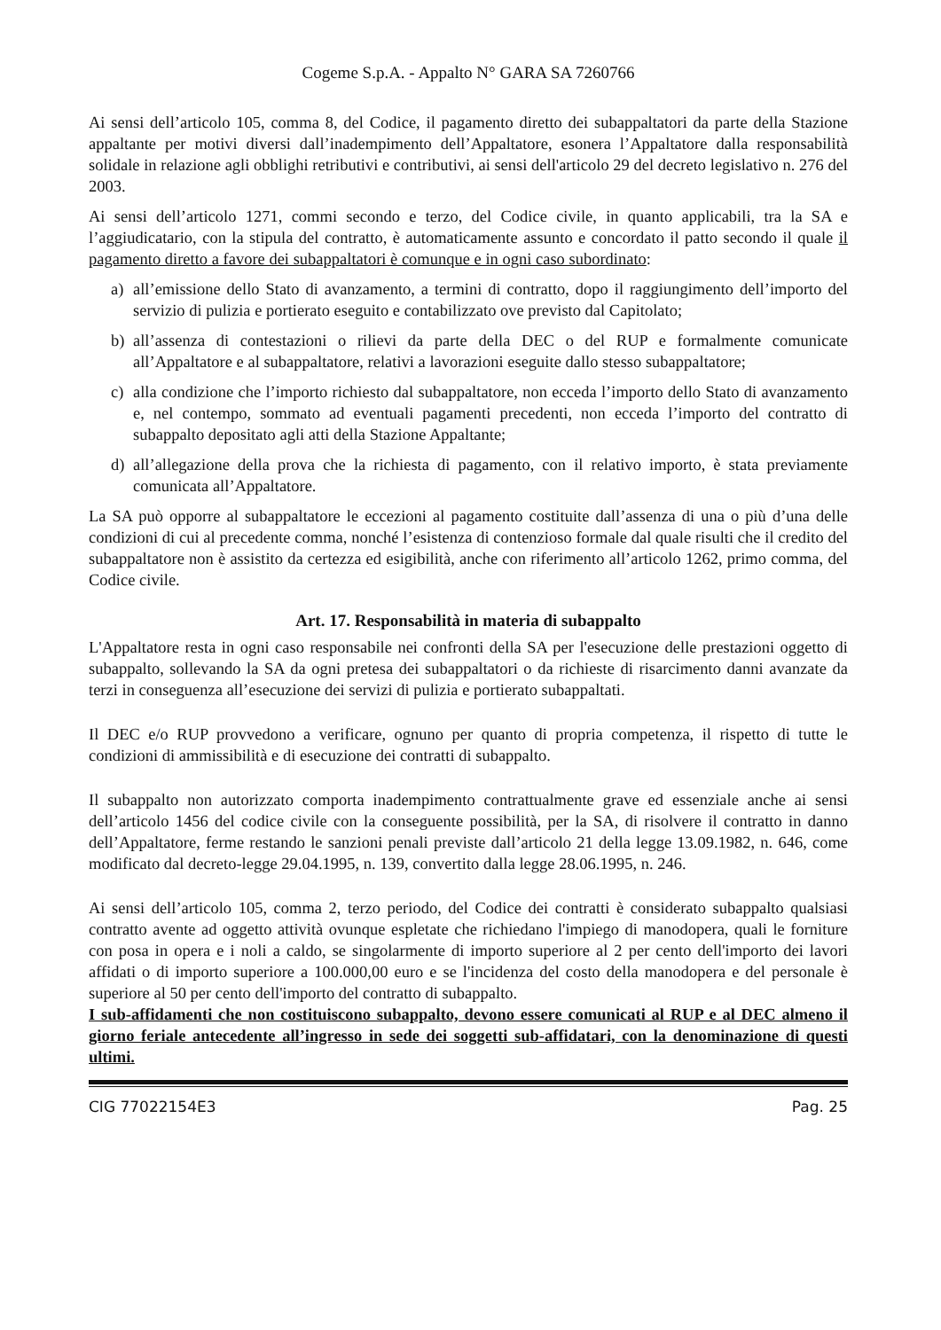Cogeme S.p.A. - Appalto N° GARA SA 7260766
Ai sensi dell’articolo 105, comma 8, del Codice, il pagamento diretto dei subappaltatori da parte della Stazione appaltante per motivi diversi dall’inadempimento dell’Appaltatore, esonera l’Appaltatore dalla responsabilità solidale in relazione agli obblighi retributivi e contributivi, ai sensi dell'articolo 29 del decreto legislativo n. 276 del 2003.
Ai sensi dell’articolo 1271, commi secondo e terzo, del Codice civile, in quanto applicabili, tra la SA e l’aggiudicatario, con la stipula del contratto, è automaticamente assunto e concordato il patto secondo il quale il pagamento diretto a favore dei subappaltatori è comunque e in ogni caso subordinato:
a) all’emissione dello Stato di avanzamento, a termini di contratto, dopo il raggiungimento dell’importo del servizio di pulizia e portierato eseguito e contabilizzato ove previsto dal Capitolato;
b) all’assenza di contestazioni o rilievi da parte della DEC o del RUP e formalmente comunicate all’Appaltatore e al subappaltatore, relativi a lavorazioni eseguite dallo stesso subappaltatore;
c) alla condizione che l’importo richiesto dal subappaltatore, non ecceda l’importo dello Stato di avanzamento e, nel contempo, sommato ad eventuali pagamenti precedenti, non ecceda l’importo del contratto di subappalto depositato agli atti della Stazione Appaltante;
d) all’allegazione della prova che la richiesta di pagamento, con il relativo importo, è stata previamente comunicata all’Appaltatore.
La SA può opporre al subappaltatore le eccezioni al pagamento costituite dall’assenza di una o più d’una delle condizioni di cui al precedente comma, nonché l’esistenza di contenzioso formale dal quale risulti che il credito del subappaltatore non è assistito da certezza ed esigibilità, anche con riferimento all’articolo 1262, primo comma, del Codice civile.
Art. 17. Responsabilità in materia di subappalto
L'Appaltatore resta in ogni caso responsabile nei confronti della SA per l'esecuzione delle prestazioni oggetto di subappalto, sollevando la SA da ogni pretesa dei subappaltatori o da richieste di risarcimento danni avanzate da terzi in conseguenza all’esecuzione dei servizi di pulizia e portierato subappaltati.
Il DEC e/o RUP provvedono a verificare, ognuno per quanto di propria competenza, il rispetto di tutte le condizioni di ammissibilità e di esecuzione dei contratti di subappalto.
Il subappalto non autorizzato comporta inadempimento contrattualmente grave ed essenziale anche ai sensi dell’articolo 1456 del codice civile con la conseguente possibilità, per la SA, di risolvere il contratto in danno dell’Appaltatore, ferme restando le sanzioni penali previste dall’articolo 21 della legge 13.09.1982, n. 646, come modificato dal decreto-legge 29.04.1995, n. 139, convertito dalla legge 28.06.1995, n. 246.
Ai sensi dell’articolo 105, comma 2, terzo periodo, del Codice dei contratti è considerato subappalto qualsiasi contratto avente ad oggetto attività ovunque espletate che richiedano l'impiego di manodopera, quali le forniture con posa in opera e i noli a caldo, se singolarmente di importo superiore al 2 per cento dell'importo dei lavori affidati o di importo superiore a 100.000,00 euro e se l'incidenza del costo della manodopera e del personale è superiore al 50 per cento dell'importo del contratto di subappalto.
I sub-affidamenti che non costituiscono subappalto, devono essere comunicati al RUP e al DEC almeno il giorno feriale antecedente all’ingresso in sede dei soggetti sub-affidatari, con la denominazione di questi ultimi.
CIG 77022154E3 Pag. 25